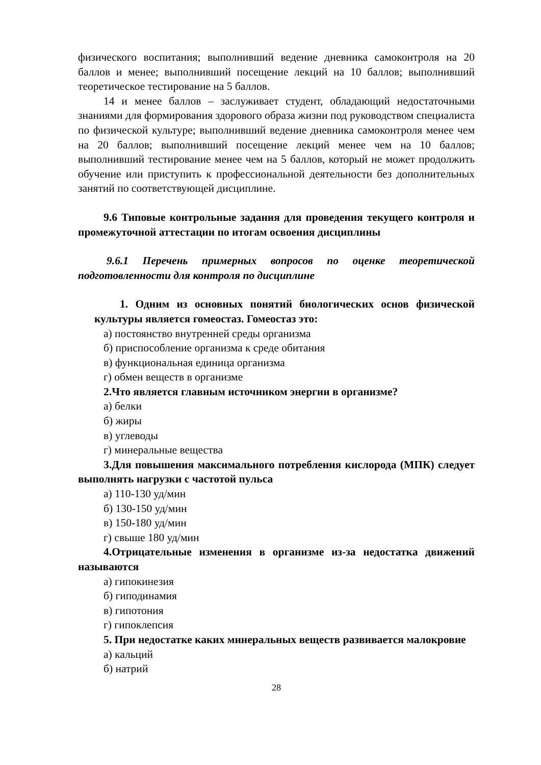физического воспитания; выполнивший ведение дневника самоконтроля на 20 баллов и менее; выполнивший посещение лекций на 10 баллов; выполнивший теоретическое тестирование на 5 баллов.
14 и менее баллов – заслуживает студент, обладающий недостаточными знаниями для формирования здорового образа жизни под руководством специалиста по физической культуре; выполнивший ведение дневника самоконтроля менее чем на 20 баллов; выполнивший посещение лекций менее чем на 10 баллов; выполнивший тестирование менее чем на 5 баллов, который не может продолжить обучение или приступить к профессиональной деятельности без дополнительных занятий по соответствующей дисциплине.
9.6 Типовые контрольные задания для проведения текущего контроля и промежуточной аттестации по итогам освоения дисциплины
9.6.1 Перечень примерных вопросов по оценке теоретической подготовленности для контроля по дисциплине
1. Одним из основных понятий биологических основ физической культуры является гомеостаз. Гомеостаз это:
а) постоянство внутренней среды организма
б) приспособление организма к среде обитания
в) функциональная единица организма
г) обмен веществ в организме
2.Что является главным источником энергии в организме?
а) белки
б) жиры
в) углеводы
г) минеральные вещества
3.Для повышения максимального потребления кислорода (МПК) следует выполнять нагрузки с частотой пульса
а) 110-130 уд/мин
б) 130-150 уд/мин
в) 150-180 уд/мин
г) свыше 180 уд/мин
4.Отрицательные изменения в организме из-за недостатка движений называются
а) гипокинезия
б) гиподинамия
в) гипотония
г) гипоклепсия
5. При недостатке каких минеральных веществ развивается малокровие
а) кальций
б) натрий
28